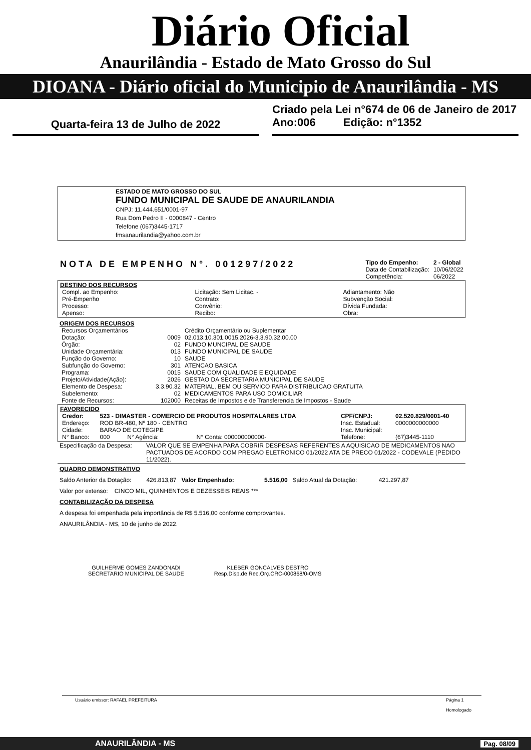Diário Oficial
Anaurilândia - Estado de Mato Grosso do Sul
DIOANA - Diário oficial do Municipio de Anaurilândia - MS
Quarta-feira 13 de Julho de 2022
Criado pela Lei n°674 de 06 de Janeiro de 2017
Ano:006 Edição: n°1352
ESTADO DE MATO GROSSO DO SUL
FUNDO MUNICIPAL DE SAUDE DE ANAURILANDIA
CNPJ: 11.444.651/0001-97
Rua Dom Pedro II - 0000847 - Centro
Telefone (067)3445-1717
fmsanaurilandia@yahoo.com.br
NOTA DE EMPENHO N°. 001297/2022
| Tipo do Empenho: | 2 - Global |
| Data de Contabilização: | 10/06/2022 |
| Competência: | 06/2022 |
DESTINO DOS RECURSOS
| Compl. ao Empenho: | Licitação: Sem Licitac. - | Adiantamento: Não |
| Pré-Empenho | Contrato: | Subvenção Social: |
| Processo: | Convênio: | Dívida Fundada: |
| Apenso: | Recibo: | Obra: |
ORIGEM DOS RECURSOS
| Recursos Orçamentários | | Crédito Orçamentário ou Suplementar |
| Dotação: | 0009 | 02.013.10.301.0015.2026-3.3.90.32.00.00 |
| Órgão: | 02 | FUNDO MUNCIPAL DE SAUDE |
| Unidade Orçamentária: | 013 | FUNDO MUNICIPAL DE SAUDE |
| Função do Governo: | 10 | SAUDE |
| Subfunção do Governo: | 301 | ATENCAO BASICA |
| Programa: | 0015 | SAUDE COM QUALIDADE E EQUIDADE |
| Projeto/Atividade(Ação): | 2026 | GESTAO DA SECRETARIA MUNICIPAL DE SAUDE |
| Elemento de Despesa: | 3.3.90.32 | MATERIAL, BEM OU SERVICO PARA DISTRIBUICAO GRATUITA |
| Subelemento: | 02 | MEDICAMENTOS PARA USO DOMICILIAR |
| Fonte de Recursos: | 102000 | Receitas de Impostos e de Transferencia de Impostos - Saude |
FAVORECIDO
| Credor: | 523 - DIMASTER - COMERCIO DE PRODUTOS HOSPITALARES LTDA | | | CPF/CNPJ: | 02.520.829/0001-40 |
| Endereço: | ROD BR-480, Nº 180 - CENTRO | | | Insc. Estadual: | 0000000000000 |
| Cidade: | BARAO DE COTEGIPE | | | Insc. Municipal: | |
| N° Banco: | 000 | N° Agência: | N° Conta: 000000000000- | Telefone: | (67)3445-1110 |
| Especificação da Despesa: | VALOR QUE SE EMPENHA PARA COBRIR DESPESAS REFERENTES A AQUISICAO DE MEDICAMENTOS NAO PACTUADOS DE ACORDO COM PREGAO ELETRONICO 01/2022 ATA DE PRECO 01/2022 - CODEVALE (PEDIDO 11/2022). |
QUADRO DEMONSTRATIVO
Saldo Anterior da Dotação: 426.813,87 Valor Empenhado: 5.516,00 Saldo Atual da Dotação: 421.297,87
Valor por extenso: CINCO MIL, QUINHENTOS E DEZESSEIS REAIS ***
CONTABILIZAÇÃO DA DESPESA
A despesa foi empenhada pela importância de R$ 5.516,00 conforme comprovantes.
ANAURILÂNDIA - MS, 10 de junho de 2022.
GUILHERME GOMES ZANDONADI
SECRETARIO MUNICIPAL DE SAUDE
KLEBER GONCALVES DESTRO
Resp.Disp.de Rec.Orç.CRC-000868/0-OMS
Usuário emissor: RAFAEL PREFEITURA Página 1
Homologado
ANAURILÂNDIA - MS Pag. 08/09